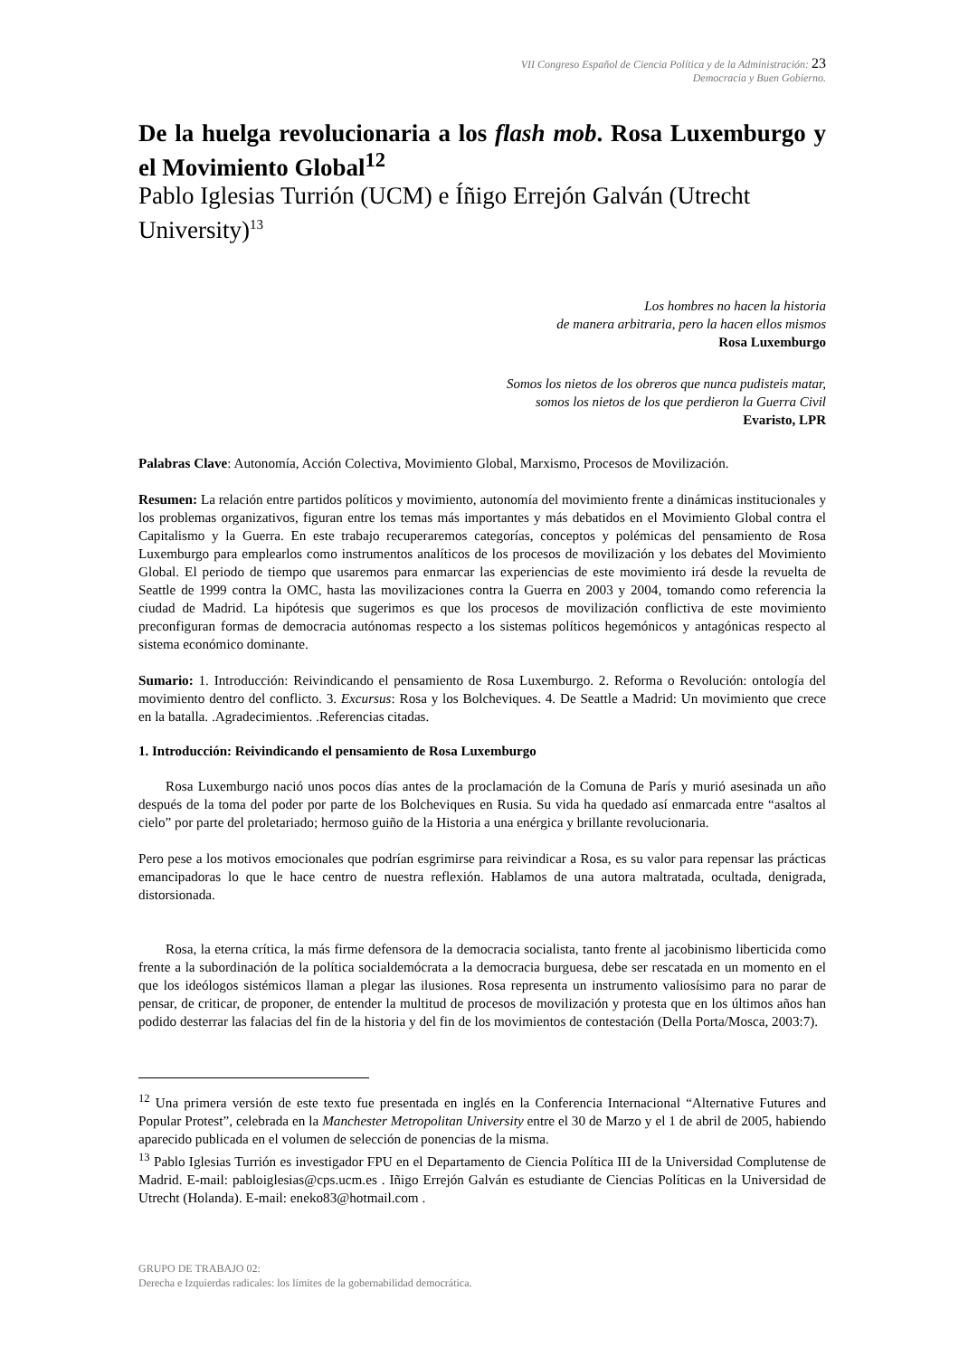VII Congreso Español de Ciencia Política y de la Administración: 23
Democracia y Buen Gobierno.
De la huelga revolucionaria a los flash mob. Rosa Luxemburgo y el Movimiento Global<sup>12</sup>
Pablo Iglesias Turrión (UCM) e Íñigo Errejón Galván (Utrecht University)<sup>13</sup>
Los hombres no hacen la historia
de manera arbitraria, pero la hacen ellos mismos
Rosa Luxemburgo
Somos los nietos de los obreros que nunca pudisteis matar,
somos los nietos de los que perdieron la Guerra Civil
Evaristo, LPR
Palabras Clave: Autonomía, Acción Colectiva, Movimiento Global, Marxismo, Procesos de Movilización.
Resumen: La relación entre partidos políticos y movimiento, autonomía del movimiento frente a dinámicas institucionales y los problemas organizativos, figuran entre los temas más importantes y más debatidos en el Movimiento Global contra el Capitalismo y la Guerra. En este trabajo recuperaremos categorías, conceptos y polémicas del pensamiento de Rosa Luxemburgo para emplearlos como instrumentos analíticos de los procesos de movilización y los debates del Movimiento Global. El periodo de tiempo que usaremos para enmarcar las experiencias de este movimiento irá desde la revuelta de Seattle de 1999 contra la OMC, hasta las movilizaciones contra la Guerra en 2003 y 2004, tomando como referencia la ciudad de Madrid. La hipótesis que sugerimos es que los procesos de movilización conflictiva de este movimiento preconfiguran formas de democracia autónomas respecto a los sistemas políticos hegemónicos y antagónicas respecto al sistema económico dominante.
Sumario: 1. Introducción: Reivindicando el pensamiento de Rosa Luxemburgo. 2. Reforma o Revolución: ontología del movimiento dentro del conflicto. 3. Excursus: Rosa y los Bolcheviques. 4. De Seattle a Madrid: Un movimiento que crece en la batalla. .Agradecimientos. .Referencias citadas.
1. Introducción: Reivindicando el pensamiento de Rosa Luxemburgo
Rosa Luxemburgo nació unos pocos días antes de la proclamación de la Comuna de París y murió asesinada un año después de la toma del poder por parte de los Bolcheviques en Rusia. Su vida ha quedado así enmarcada entre “asaltos al cielo” por parte del proletariado; hermoso guiño de la Historia a una enérgica y brillante revolucionaria.
Pero pese a los motivos emocionales que podrían esgrimirse para reivindicar a Rosa, es su valor para repensar las prácticas emancipadoras lo que le hace centro de nuestra reflexión. Hablamos de una autora maltratada, ocultada, denigrada, distorsionada.
Rosa, la eterna crítica, la más firme defensora de la democracia socialista, tanto frente al jacobinismo liberticida como frente a la subordinación de la política socialdemócrata a la democracia burguesa, debe ser rescatada en un momento en el que los ideólogos sistémicos llaman a plegar las ilusiones. Rosa representa un instrumento valiosísimo para no parar de pensar, de criticar, de proponer, de entender la multitud de procesos de movilización y protesta que en los últimos años han podido desterrar las falacias del fin de la historia y del fin de los movimientos de contestación (Della Porta/Mosca, 2003:7).
<sup>12</sup> Una primera versión de este texto fue presentada en inglés en la Conferencia Internacional “Alternative Futures and Popular Protest”, celebrada en la Manchester Metropolitan University entre el 30 de Marzo y el 1 de abril de 2005, habiendo aparecido publicada en el volumen de selección de ponencias de la misma.
<sup>13</sup> Pablo Iglesias Turrión es investigador FPU en el Departamento de Ciencia Política III de la Universidad Complutense de Madrid. E-mail: pabloiglesias@cps.ucm.es . Iñigo Errejón Galván es estudiante de Ciencias Políticas en la Universidad de Utrecht (Holanda). E-mail: eneko83@hotmail.com .
GRUPO DE TRABAJO 02:
Derecha e Izquierdas radicales: los límites de la gobernabilidad democrática.